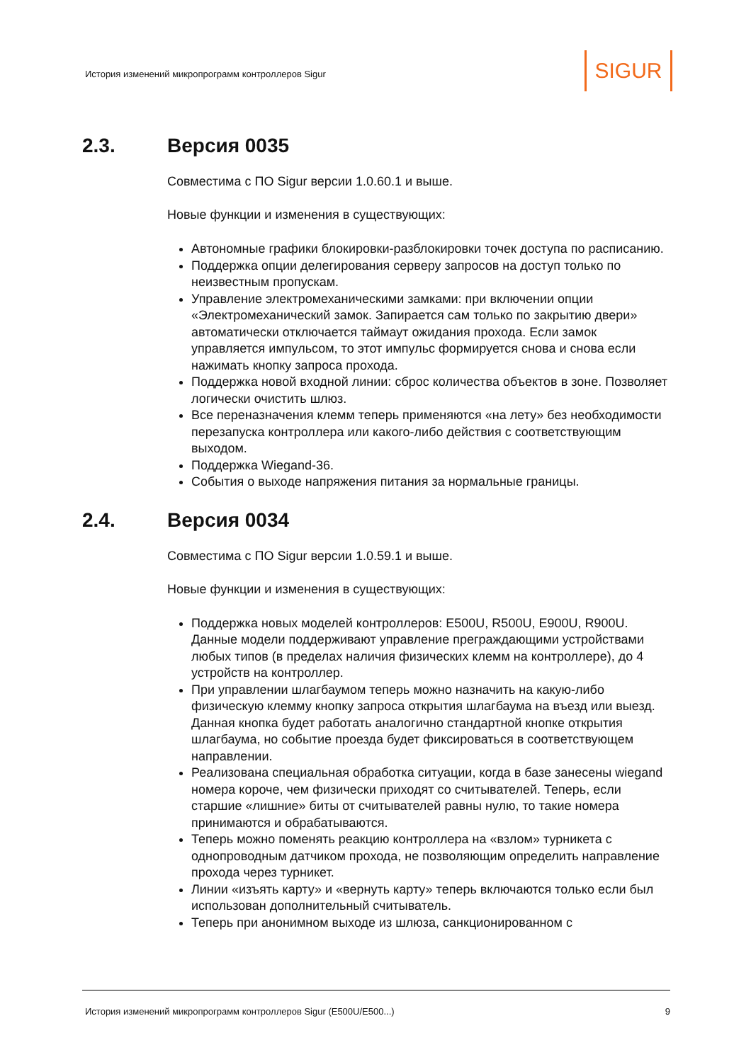История изменений микропрограмм контроллеров Sigur
SIGUR
2.3. Версия 0035
Совместима с ПО Sigur версии 1.0.60.1 и выше.
Новые функции и изменения в существующих:
Автономные графики блокировки-разблокировки точек доступа по расписанию.
Поддержка опции делегирования серверу запросов на доступ только по неизвестным пропускам.
Управление электромеханическими замками: при включении опции «Электромеханический замок. Запирается сам только по закрытию двери» автоматически отключается таймаут ожидания прохода. Если замок управляется импульсом, то этот импульс формируется снова и снова если нажимать кнопку запроса прохода.
Поддержка новой входной линии: сброс количества объектов в зоне. Позволяет логически очистить шлюз.
Все переназначения клемм теперь применяются «на лету» без необходимости перезапуска контроллера или какого-либо действия с соответствующим выходом.
Поддержка Wiegand-36.
События о выходе напряжения питания за нормальные границы.
2.4. Версия 0034
Совместима с ПО Sigur версии 1.0.59.1 и выше.
Новые функции и изменения в существующих:
Поддержка новых моделей контроллеров: E500U, R500U, E900U, R900U. Данные модели поддерживают управление преграждающими устройствами любых типов (в пределах наличия физических клемм на контроллере), до 4 устройств на контроллер.
При управлении шлагбаумом теперь можно назначить на какую-либо физическую клемму кнопку запроса открытия шлагбаума на въезд или выезд. Данная кнопка будет работать аналогично стандартной кнопке открытия шлагбаума, но событие проезда будет фиксироваться в соответствующем направлении.
Реализована специальная обработка ситуации, когда в базе занесены wiegand номера короче, чем физически приходят со считывателей. Теперь, если старшие «лишние» биты от считывателей равны нулю, то такие номера принимаются и обрабатываются.
Теперь можно поменять реакцию контроллера на «взлом» турникета с однопроводным датчиком прохода, не позволяющим определить направление прохода через турникет.
Линии «изъять карту» и «вернуть карту» теперь включаются только если был использован дополнительный считыватель.
Теперь при анонимном выходе из шлюза, санкционированном с
История изменений микропрограмм контроллеров Sigur (E500U/E500...) 9